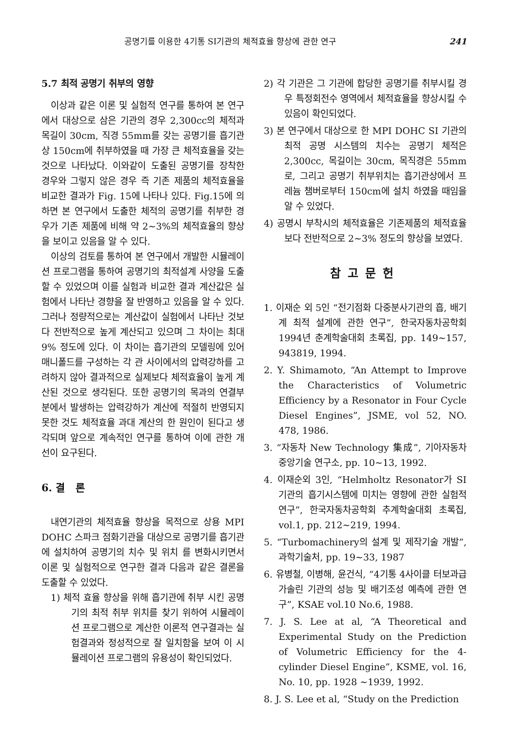공명기를 이용한 4기통 SI기관의 체적효율 향상에 관한 연구 241
5.7 최적 공명기 취부의 영향
이상과 같은 이론 및 실험적 연구를 통하여 본 연구에서 대상으로 삼은 기관의 경우 2,300cc의 체적과 목길이 30cm, 직경 55mm를 갖는 공명기를 흡기관상 150cm에 취부하였을 때 가장 큰 체적효율을 갖는 것으로 나타났다. 이와같이 도출된 공명기를 장착한 경우와 그렇지 않은 경우 즉 기존 제품의 체적효율을 비교한 결과가 Fig. 15에 나타나 있다. Fig.15에 의하면 본 연구에서 도출한 체적의 공명기를 취부한 경우가 기존 제품에 비해 약 2~3%의 체적효율의 향상을 보이고 있음을 알 수 있다.
이상의 검토를 통하여 본 연구에서 개발한 시뮬레이션 프로그램을 통하여 공명기의 최적설계 사양을 도출할 수 있었으며 이를 실험과 비교한 결과 계산값은 실험에서 나타난 경향을 잘 반영하고 있음을 알 수 있다. 그러나 정량적으로는 계산값이 실험에서 나타난 것보다 전반적으로 높게 계산되고 있으며 그 차이는 최대 9% 정도에 있다. 이 차이는 흡기관의 모델링에 있어 매니폴드를 구성하는 각 관 사이에서의 압력강하를 고려하지 않아 결과적으로 실제보다 체적효율이 높게 계산된 것으로 생각된다. 또한 공명기의 목과의 연결부분에서 발생하는 압력강하가 계산에 적절히 반영되지 못한 것도 체적효율 과대 계산의 한 원인이 된다고 생각되며 앞으로 계속적인 연구를 통하여 이에 관한 개선이 요구된다.
6. 결 론
내연기관의 체적효율 향상을 목적으로 상용 MPI DOHC 스파크 점화기관을 대상으로 공명기를 흡기관에 설치하여 공명기의 치수 및 위치 를 변화시키면서 이론 및 실험적으로 연구한 결과 다음과 같은 결론을 도출할 수 있었다.
1) 체적 효율 향상을 위해 흡기관에 취부 시킨 공명기의 최적 취부 위치를 찾기 위하여 시뮬레이션 프로그램으로 계산한 이론적 연구결과는 실험결과와 정성적으로 잘 일치함을 보여 이 시뮬레이션 프로그램의 유용성이 확인되었다.
2) 각 기관은 그 기관에 합당한 공명기를 취부시킬 경우 특정회전수 영역에서 체적효율을 향상시킬 수 있음이 확인되었다.
3) 본 연구에서 대상으로 한 MPI DOHC SI 기관의 최적 공명 시스템의 치수는 공명기 체적은 2,300cc, 목길이는 30cm, 목직경은 55mm로, 그리고 공명기 취부위치는 흡기관상에서 프레늄 챔버로부터 150cm에 설치 하였을 때임을 알 수 있었다.
4) 공명시 부착시의 체적효율은 기존제품의 체적효율보다 전반적으로 2~3% 정도의 향상을 보였다.
참고문헌
1. 이재순 외 5인 “전기점화 다중분사기관의 흡, 배기계 최적 설계에 관한 연구”, 한국자동차공학회 1994년 춘계학술대회 초록집, pp. 149~157, 943819, 1994.
2. Y. Shimamoto, “An Attempt to Improve the Characteristics of Volumetric Efficiency by a Resonator in Four Cycle Diesel Engines”, JSME, vol 52, NO. 478, 1986.
3. “자동차 New Technology 集成”, 기아자동차 중앙기술 연구소, pp. 10~13, 1992.
4. 이재순외 3인, “Helmholtz Resonator가 SI 기관의 흡기시스템에 미치는 영향에 관한 실험적 연구”, 한국자동차공학회 추계학술대회 초록집, vol.1, pp. 212~219, 1994.
5. “Turbomachinery의 설계 및 제작기술 개발”, 과학기술처, pp. 19~33, 1987
6. 유병철, 이병해, 윤건식, “4기통 4사이클 터보과급 가솔린 기관의 성능 및 배기조성 예측에 관한 연구”, KSAE vol.10 No.6, 1988.
7. J. S. Lee at al, “A Theoretical and Experimental Study on the Prediction of Volumetric Efficiency for the 4-cylinder Diesel Engine”, KSME, vol. 16, No. 10, pp. 1928 ~1939, 1992.
8. J. S. Lee et al, “Study on the Prediction